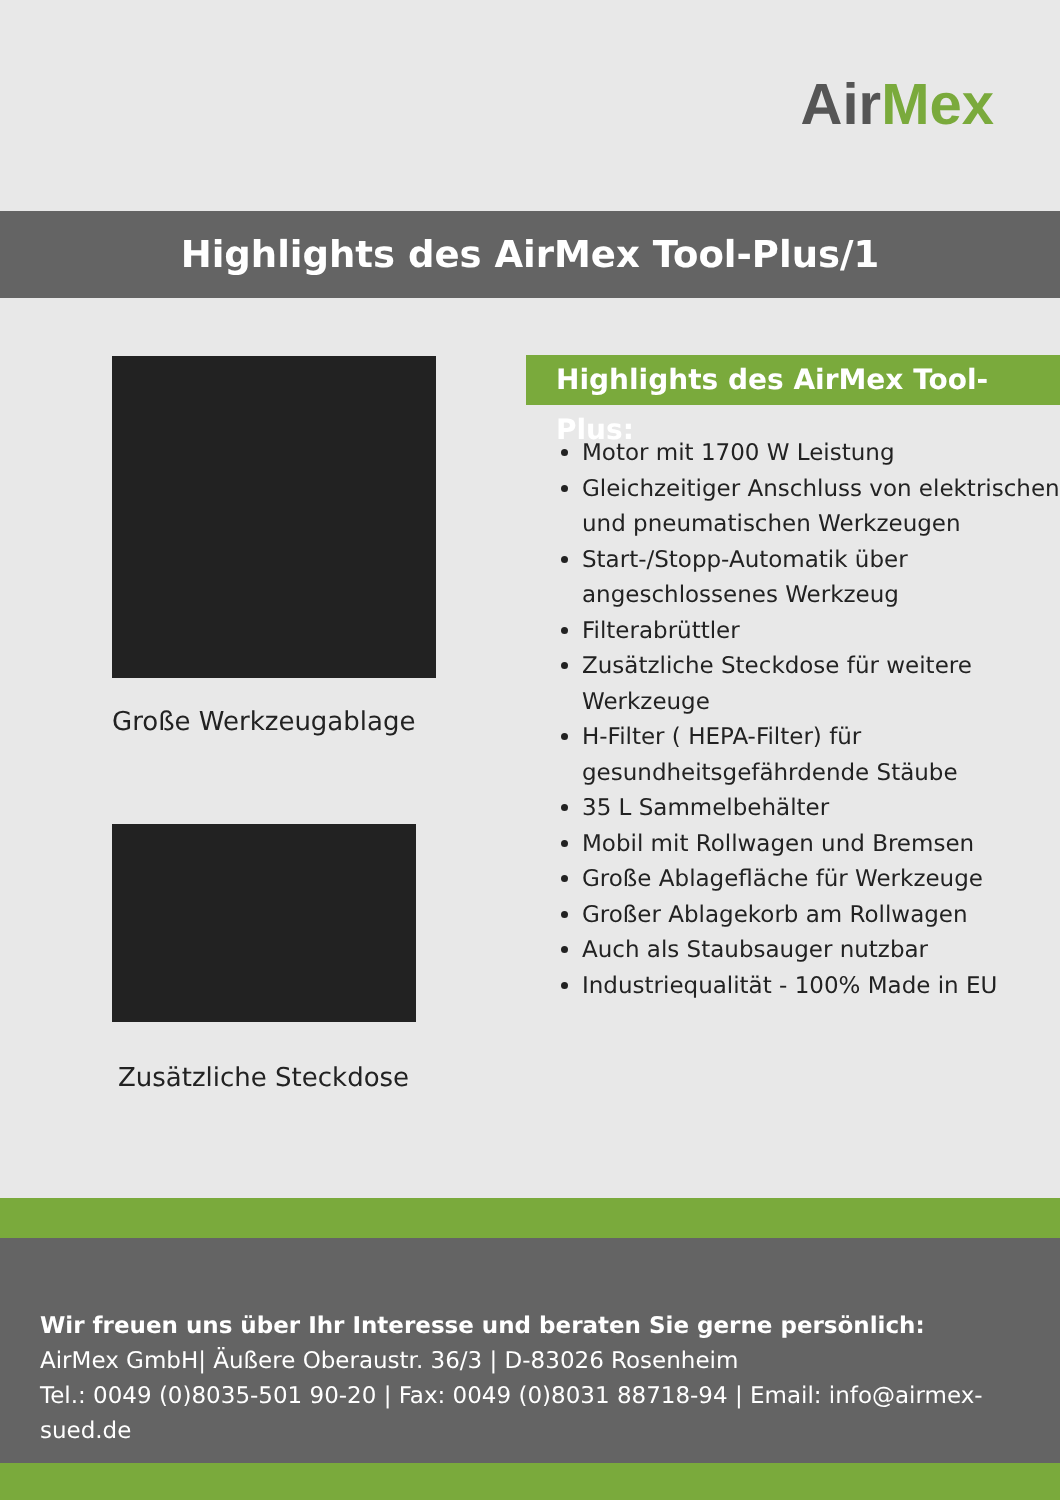AirMex
Highlights des AirMex Tool-Plus/1
Große Werkzeugablage
Zusätzliche Steckdose
Highlights des AirMex Tool-Plus:
Motor mit 1700 W Leistung
Gleichzeitiger Anschluss von elektrischen und pneumatischen Werkzeugen
Start-/Stopp-Automatik über angeschlossenes Werkzeug
Filterabrüttler
Zusätzliche Steckdose für weitere Werkzeuge
H-Filter ( HEPA-Filter) für gesundheitsgefährdende Stäube
35 L Sammelbehälter
Mobil mit Rollwagen und Bremsen
Große Ablagefläche für Werkzeuge
Großer Ablagekorb am Rollwagen
Auch als Staubsauger nutzbar
Industriequalität - 100% Made in EU
Wir freuen uns über Ihr Interesse und beraten Sie gerne persönlich:
AirMex GmbH| Äußere Oberaustr. 36/3 | D-83026 Rosenheim
Tel.: 0049 (0)8035-501 90-20 | Fax: 0049 (0)8031 88718-94 | Email: info@airmex-sued.de